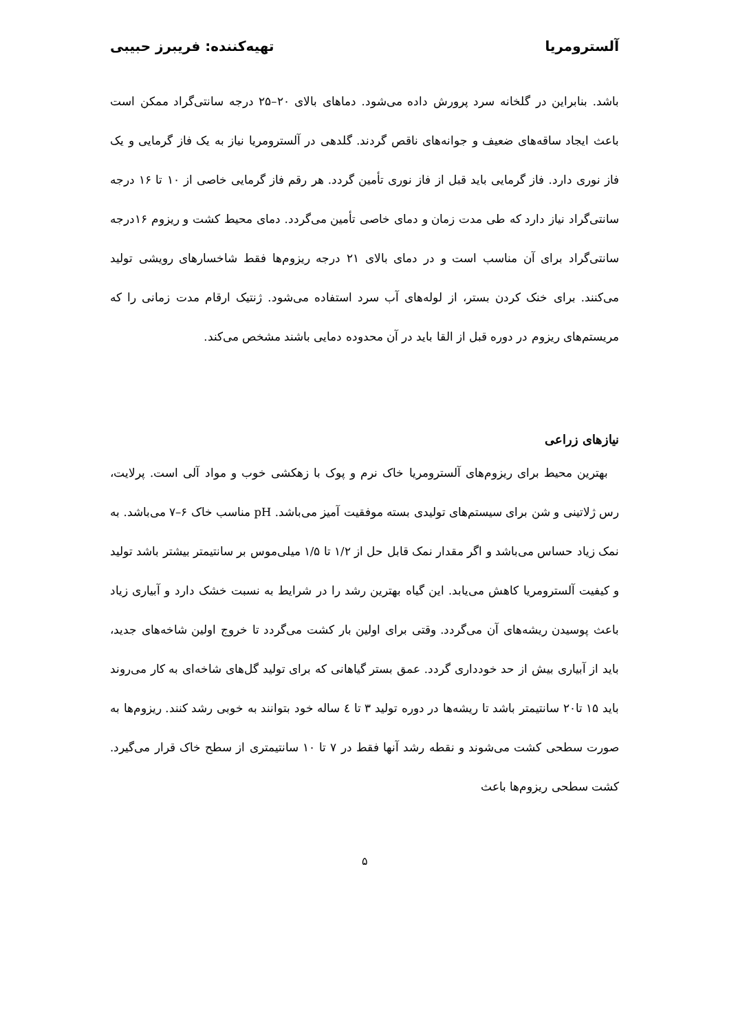آلسترومریا تهیه‌کننده: فریبرز حبیبی
باشد. بنابراین در گلخانه سرد پرورش داده می‌شود. دماهای بالای ۲۰–۲۵ درجه سانتی‌گراد ممکن است باعث ایجاد ساقه‌های ضعیف و جوانه‌های ناقص گردند. گلدهی در آلسترومریا نیاز به یک فاز گرمایی و یک فاز نوری دارد. فاز گرمایی باید قبل از فاز نوری تأمین گردد. هر رقم فاز گرمایی خاصی از ۱۰ تا ۱۶ درجه سانتی‌گراد نیاز دارد که طی مدت زمان و دمای خاصی تأمین می‌گردد. دمای محیط کشت و ریزوم ۱۶درجه سانتی‌گراد برای آن مناسب است و در دمای بالای ۲۱ درجه ریزوم‌ها فقط شاخسارهای رویشی تولید می‌کنند. برای خنک کردن بستر، از لوله‌های آب سرد استفاده می‌شود. ژنتیک ارقام مدت زمانی را که مریستم‌های ریزوم در دوره قبل از القا باید در آن محدوده دمایی باشند مشخص می‌کند.
نیازهای زراعی
بهترین محیط برای ریزوم‌های آلسترومریا خاک نرم و پوک با زهکشی خوب و مواد آلی است. پرلایت، رس ژلاتینی و شن برای سیستم‌های تولیدی بسته موفقیت آمیز می‌باشد. pH مناسب خاک ۶–۷ می‌باشد. به نمک زیاد حساس می‌باشد و اگر مقدار نمک قابل حل از ۱/۲ تا ۱/۵ میلی‌موس بر سانتیمتر بیشتر باشد تولید و کیفیت آلسترومریا کاهش می‌یابد. این گیاه بهترین رشد را در شرایط به نسبت خشک دارد و آبیاری زیاد باعث پوسیدن ریشه‌های آن می‌گردد. وقتی برای اولین بار کشت می‌گردد تا خروج اولین شاخه‌های جدید، باید از آبیاری بیش از حد خودداری گردد. عمق بستر گیاهانی که برای تولید گل‌های شاخه‌ای به کار می‌روند باید ۱۵ تا۲۰ سانتیمتر باشد تا ریشه‌ها در دوره تولید ۳ تا ٤ ساله خود بتوانند به خوبی رشد کنند. ریزوم‌ها به صورت سطحی کشت می‌شوند و نقطه رشد آنها فقط در ۷ تا ۱۰ سانتیمتری از سطح خاک قرار می‌گیرد. کشت سطحی ریزوم‌ها باعث
۵